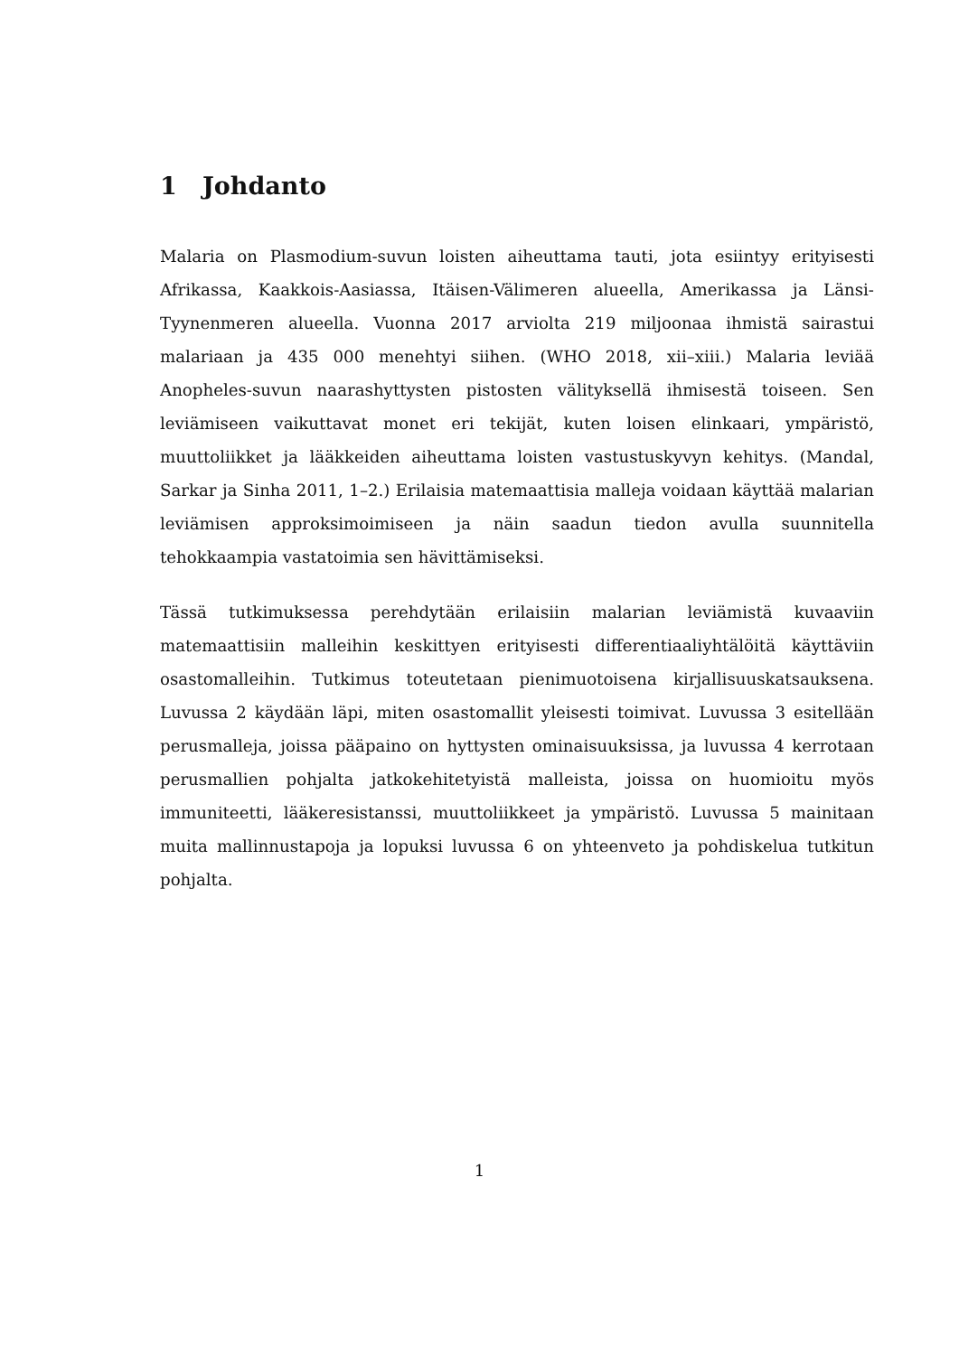1 Johdanto
Malaria on Plasmodium-suvun loisten aiheuttama tauti, jota esiintyy erityisesti Afrikassa, Kaakkois-Aasiassa, Itäisen-Välimeren alueella, Amerikassa ja Länsi-Tyynenmeren alueella. Vuonna 2017 arviolta 219 miljoonaa ihmistä sairastui malariaan ja 435 000 menehtyi siihen. (WHO 2018, xii–xiii.) Malaria leviää Anopheles-suvun naarashyttysten pistosten välityksellä ihmisestä toiseen. Sen leviämiseen vaikuttavat monet eri tekijät, kuten loisen elinkaari, ympäristö, muuttoliikket ja lääkkeiden aiheuttama loisten vastustuskyvyn kehitys. (Mandal, Sarkar ja Sinha 2011, 1–2.) Erilaisia matemaattisia malleja voidaan käyttää malarian leviämisen approksimoimiseen ja näin saadun tiedon avulla suunnitella tehokkaampia vastatoimia sen hävittämiseksi.
Tässä tutkimuksessa perehdytään erilaisiin malarian leviämistä kuvaaviin matemaattisiin malleihin keskittyen erityisesti differentiaaliyhtälöitä käyttäviin osastomalleihin. Tutkimus toteutetaan pienimuotoisena kirjallisuuskatsauksena. Luvussa 2 käydään läpi, miten osastomallit yleisesti toimivat. Luvussa 3 esitellään perusmalleja, joissa pääpaino on hyttysten ominaisuuksissa, ja luvussa 4 kerrotaan perusmallien pohjalta jatkokehitetyistä malleista, joissa on huomioitu myös immuniteetti, lääkeresistanssi, muuttoliikkeet ja ympäristö. Luvussa 5 mainitaan muita mallinnustapoja ja lopuksi luvussa 6 on yhteenveto ja pohdiskelua tutkitun pohjalta.
1